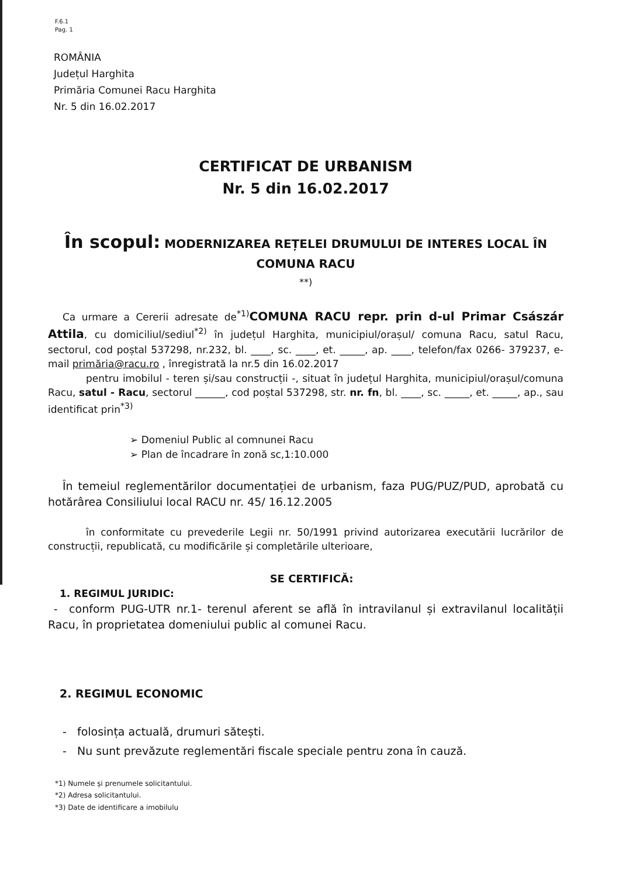F.6.1
Pag. 1
ROMÂNIA
Județul Harghita
Primăria Comunei Racu Harghita
Nr. 5 din 16.02.2017
CERTIFICAT DE URBANISM
Nr. 5 din 16.02.2017
În scopul: MODERNIZAREA REȚELEI DRUMULUI DE INTERES LOCAL ÎN COMUNA RACU
**)
Ca urmare a Cererii adresate de<sup>*1)</sup>COMUNA RACU repr. prin d-ul Primar Császár Attila, cu domiciliul/sediul<sup>*2)</sup> în județul Harghita, municipiul/orașul/ comuna Racu, satul Racu, sectorul, cod poștal 537298, nr.232, bl. ____, sc. ____, et. _____, ap. ____, telefon/fax 0266- 379237, e-mail primăria@racu.ro , înregistrată la nr.5 din 16.02.2017
pentru imobilul - teren și/sau construcții -, situat în județul Harghita, municipiul/orașul/comuna Racu, satul - Racu, sectorul ______, cod poștal 537298, str. nr. fn, bl. ____, sc. _____, et. _____, ap., sau identificat prin<sup>*3)</sup>
➢ Domeniul Public al comnunei Racu
➢ Plan de încadrare în zonă sc,1:10.000
În temeiul reglementărilor documentației de urbanism, faza PUG/PUZ/PUD, aprobată cu hotărârea Consiliului local RACU nr. 45/ 16.12.2005
în conformitate cu prevederile Legii nr. 50/1991 privind autorizarea executării lucrărilor de construcții, republicată, cu modificările și completările ulterioare,
SE CERTIFICĂ:
1. REGIMUL JURIDIC:
- conform PUG-UTR nr.1- terenul aferent se află în intravilanul și extravilanul localității Racu, în proprietatea domeniului public al comunei Racu.
2. REGIMUL ECONOMIC
- folosința actuală, drumuri sătești.
- Nu sunt prevăzute reglementări fiscale speciale pentru zona în cauză.
*1) Numele și prenumele solicitantului.
*2) Adresa solicitantului.
*3) Date de identificare a imobilulu